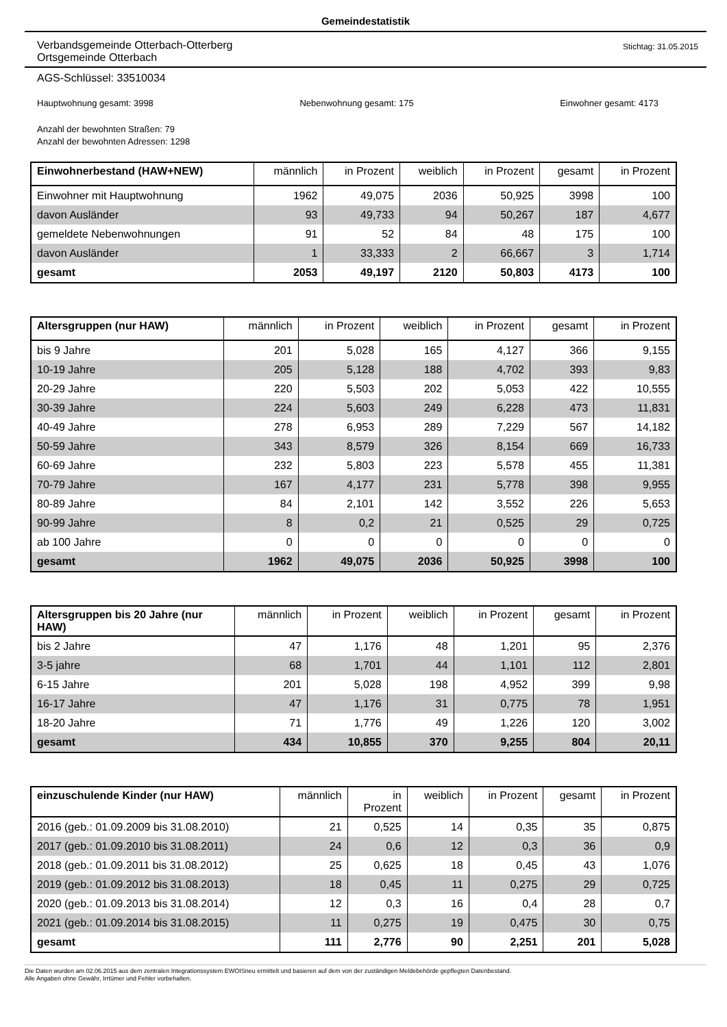Gemeindestatistik
Verbandsgemeinde Otterbach-Otterberg
Ortsgemeinde Otterbach
Stichtag: 31.05.2015
AGS-Schlüssel: 33510034
Hauptwohnung gesamt: 3998 Nebenwohnung gesamt: 175 Einwohner gesamt: 4173
Anzahl der bewohnten Straßen: 79
Anzahl der bewohnten Adressen: 1298
| Einwohnerbestand (HAW+NEW) | männlich | in Prozent | weiblich | in Prozent | gesamt | in Prozent |
| --- | --- | --- | --- | --- | --- | --- |
| Einwohner mit Hauptwohnung | 1962 | 49,075 | 2036 | 50,925 | 3998 | 100 |
| davon Ausländer | 93 | 49,733 | 94 | 50,267 | 187 | 4,677 |
| gemeldete Nebenwohnungen | 91 | 52 | 84 | 48 | 175 | 100 |
| davon Ausländer | 1 | 33,333 | 2 | 66,667 | 3 | 1,714 |
| gesamt | 2053 | 49,197 | 2120 | 50,803 | 4173 | 100 |
| Altersgruppen (nur HAW) | männlich | in Prozent | weiblich | in Prozent | gesamt | in Prozent |
| --- | --- | --- | --- | --- | --- | --- |
| bis 9 Jahre | 201 | 5,028 | 165 | 4,127 | 366 | 9,155 |
| 10-19 Jahre | 205 | 5,128 | 188 | 4,702 | 393 | 9,83 |
| 20-29 Jahre | 220 | 5,503 | 202 | 5,053 | 422 | 10,555 |
| 30-39 Jahre | 224 | 5,603 | 249 | 6,228 | 473 | 11,831 |
| 40-49 Jahre | 278 | 6,953 | 289 | 7,229 | 567 | 14,182 |
| 50-59 Jahre | 343 | 8,579 | 326 | 8,154 | 669 | 16,733 |
| 60-69 Jahre | 232 | 5,803 | 223 | 5,578 | 455 | 11,381 |
| 70-79 Jahre | 167 | 4,177 | 231 | 5,778 | 398 | 9,955 |
| 80-89 Jahre | 84 | 2,101 | 142 | 3,552 | 226 | 5,653 |
| 90-99 Jahre | 8 | 0,2 | 21 | 0,525 | 29 | 0,725 |
| ab 100 Jahre | 0 | 0 | 0 | 0 | 0 | 0 |
| gesamt | 1962 | 49,075 | 2036 | 50,925 | 3998 | 100 |
| Altersgruppen bis 20 Jahre (nur HAW) | männlich | in Prozent | weiblich | in Prozent | gesamt | in Prozent |
| --- | --- | --- | --- | --- | --- | --- |
| bis 2 Jahre | 47 | 1,176 | 48 | 1,201 | 95 | 2,376 |
| 3-5 jahre | 68 | 1,701 | 44 | 1,101 | 112 | 2,801 |
| 6-15 Jahre | 201 | 5,028 | 198 | 4,952 | 399 | 9,98 |
| 16-17 Jahre | 47 | 1,176 | 31 | 0,775 | 78 | 1,951 |
| 18-20 Jahre | 71 | 1,776 | 49 | 1,226 | 120 | 3,002 |
| gesamt | 434 | 10,855 | 370 | 9,255 | 804 | 20,11 |
| einzuschulende Kinder (nur HAW) | männlich | in Prozent | weiblich | in Prozent | gesamt | in Prozent |
| --- | --- | --- | --- | --- | --- | --- |
| 2016 (geb.: 01.09.2009 bis 31.08.2010) | 21 | 0,525 | 14 | 0,35 | 35 | 0,875 |
| 2017 (geb.: 01.09.2010 bis 31.08.2011) | 24 | 0,6 | 12 | 0,3 | 36 | 0,9 |
| 2018 (geb.: 01.09.2011 bis 31.08.2012) | 25 | 0,625 | 18 | 0,45 | 43 | 1,076 |
| 2019 (geb.: 01.09.2012 bis 31.08.2013) | 18 | 0,45 | 11 | 0,275 | 29 | 0,725 |
| 2020 (geb.: 01.09.2013 bis 31.08.2014) | 12 | 0,3 | 16 | 0,4 | 28 | 0,7 |
| 2021 (geb.: 01.09.2014 bis 31.08.2015) | 11 | 0,275 | 19 | 0,475 | 30 | 0,75 |
| gesamt | 111 | 2,776 | 90 | 2,251 | 201 | 5,028 |
Die Daten wurden am 02.06.2015 aus dem zentralen Integrationssystem EWOISneu ermittelt und basieren auf dem von der zuständigen Meldebehörde gepflegten Datenbestand.
Alle Angaben ohne Gewähr, Irrtümer und Fehler vorbehalten.